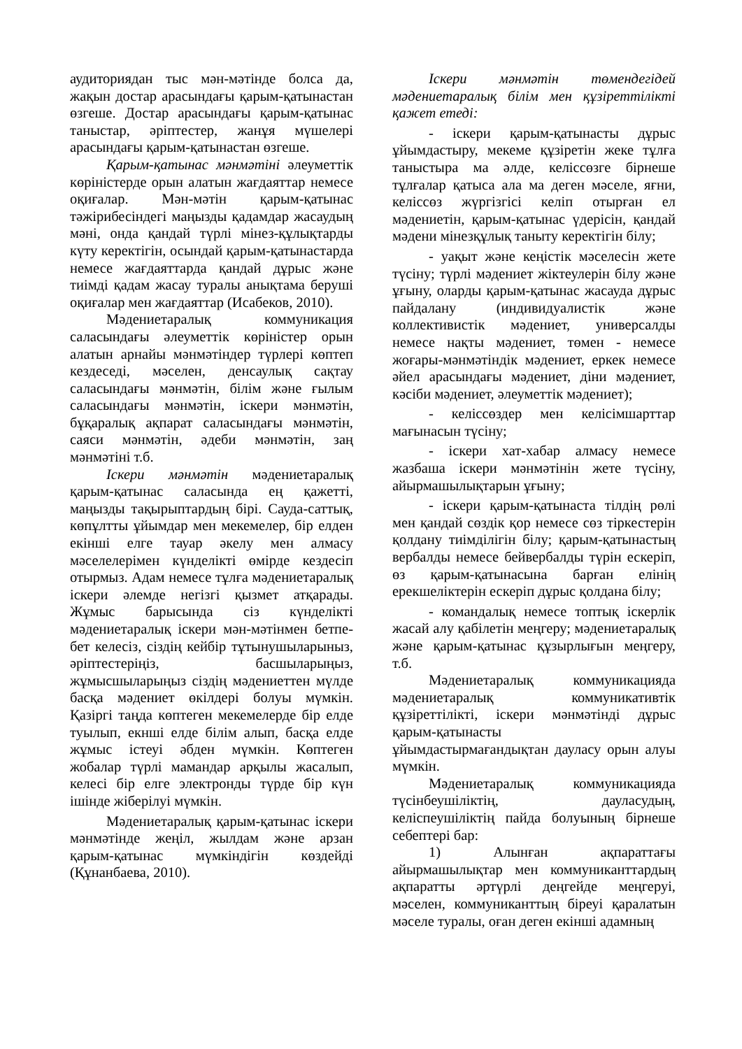аудиториядан тыс мән-мәтінде болса да, жақын достар арасындағы қарым-қатынастан өзгеше. Достар арасындағы қарым-қатынас таныстар, әріптестер, жанұя мүшелері арасындағы қарым-қатынастан өзгеше.
Қарым-қатынас мәнмәтіні әлеуметтік көріністерде орын алатын жағдаяттар немесе оқиғалар. Мән-мәтін қарым-қатынас тәжірибесіндегі маңызды қадамдар жасаудың мәні, онда қандай түрлі мінез-құлықтарды күту керектігін, осындай қарым-қатынастарда немесе жағдаяттарда қандай дұрыс және тиімді қадам жасау туралы анықтама беруші оқиғалар мен жағдаяттар (Исабеков, 2010).
Мәдениетаралық коммуникация саласындағы әлеуметтік көріністер орын алатын арнайы мәнмәтіндер түрлері көптеп кездеседі, мәселен, денсаулық сақтау саласындағы мәнмәтін, білім және ғылым саласындағы мәнмәтін, іскери мәнмәтін, бұқаралық ақпарат саласындағы мәнмәтін, саяси мәнмәтін, әдеби мәнмәтін, заң мәнмәтіні т.б.
Іскери мәнмәтін мәдениетаралық қарым-қатынас саласында ең қажетті, маңызды тақырыптардың бірі. Сауда-саттық, көпұлтты ұйымдар мен мекемелер, бір елден екінші елге тауар әкелу мен алмасу мәселелерімен күнделікті өмірде кездесіп отырмыз. Адам немесе тұлға мәдениетаралық іскери әлемде негізгі қызмет атқарады. Жұмыс барысында сіз күнделікті мәдениетаралық іскери мән-мәтінмен бетпе-бет келесіз, сіздің кейбір тұтынушыларыныз, әріптестеріңіз, басшыларыңыз, жұмысшыларыңыз сіздің мәдениеттен мүлде басқа мәдениет өкілдері болуы мүмкін. Қазіргі таңда көптеген мекемелерде бір елде туылып, екнші елде білім алып, басқа елде жұмыс істеуі әбден мүмкін. Көптеген жобалар түрлі мамандар арқылы жасалып, келесі бір елге электронды түрде бір күн ішінде жіберілуі мүмкін.
Мәдениетаралық қарым-қатынас іскери мәнмәтінде жеңіл, жылдам және арзан қарым-қатынас мүмкіндігін көздейді (Құнанбаева, 2010).
Іскери мәнмәтін төмендегідей мәдениетаралық білім мен құзіреттілікті қажет етеді:
- іскери қарым-қатынасты дұрыс ұйымдастыру, мекеме құзіретін жеке тұлға таныстыра ма әлде, келіссөзге бірнеше тұлғалар қатыса ала ма деген мәселе, яғни, келіссөз жүргізгісі келіп отырған ел мәдениетін, қарым-қатынас үдерісін, қандай мәдени мінезқұлық таныту керектігін білу;
- уақыт және кеңістік мәселесін жете түсіну; түрлі мәдениет жіктеулерін білу және ұғыну, оларды қарым-қатынас жасауда дұрыс пайдалану (индивидуалистік және коллективистік мәдениет, универсалды немесе нақты мәдениет, төмен - немесе жоғары-мәнмәтіндік мәдениет, еркек немесе әйел арасындағы мәдениет, діни мәдениет, кәсіби мәдениет, әлеуметтік мәдениет);
- келіссөздер мен келісімшарттар мағынасын түсіну;
- іскери хат-хабар алмасу немесе жазбаша іскери мәнмәтінін жете түсіну, айырмашылықтарын ұғыну;
- іскери қарым-қатынаста тілдің рөлі мен қандай сөздік қор немесе сөз тіркестерін қолдану тиімділігін білу; қарым-қатынастың вербалды немесе бейвербалды түрін ескеріп, өз қарым-қатынасына барған елінің ерекшеліктерін ескеріп дұрыс қолдана білу;
- командалық немесе топтық іскерлік жасай алу қабілетін меңгеру; мәдениетаралық және қарым-қатынас құзырлығын меңгеру, т.б.
Мәдениетаралық коммуникацияда мәдениетаралық коммуникативтік құзіреттілікті, іскери мәнмәтінді дұрыс қарым-қатынасты
ұйымдастырмағандықтан дауласу орын алуы мүмкін.
Мәдениетаралық коммуникацияда түсінбеушіліктің, дауласудың, келіспеушіліктің пайда болуының бірнеше себептері бар:
1) Алынған ақпараттағы айырмашылықтар мен коммуниканттардың ақпаратты әртүрлі деңгейде меңгеруі, мәселен, коммуниканттың біреуі қаралатын мәселе туралы, оған деген екінші адамның